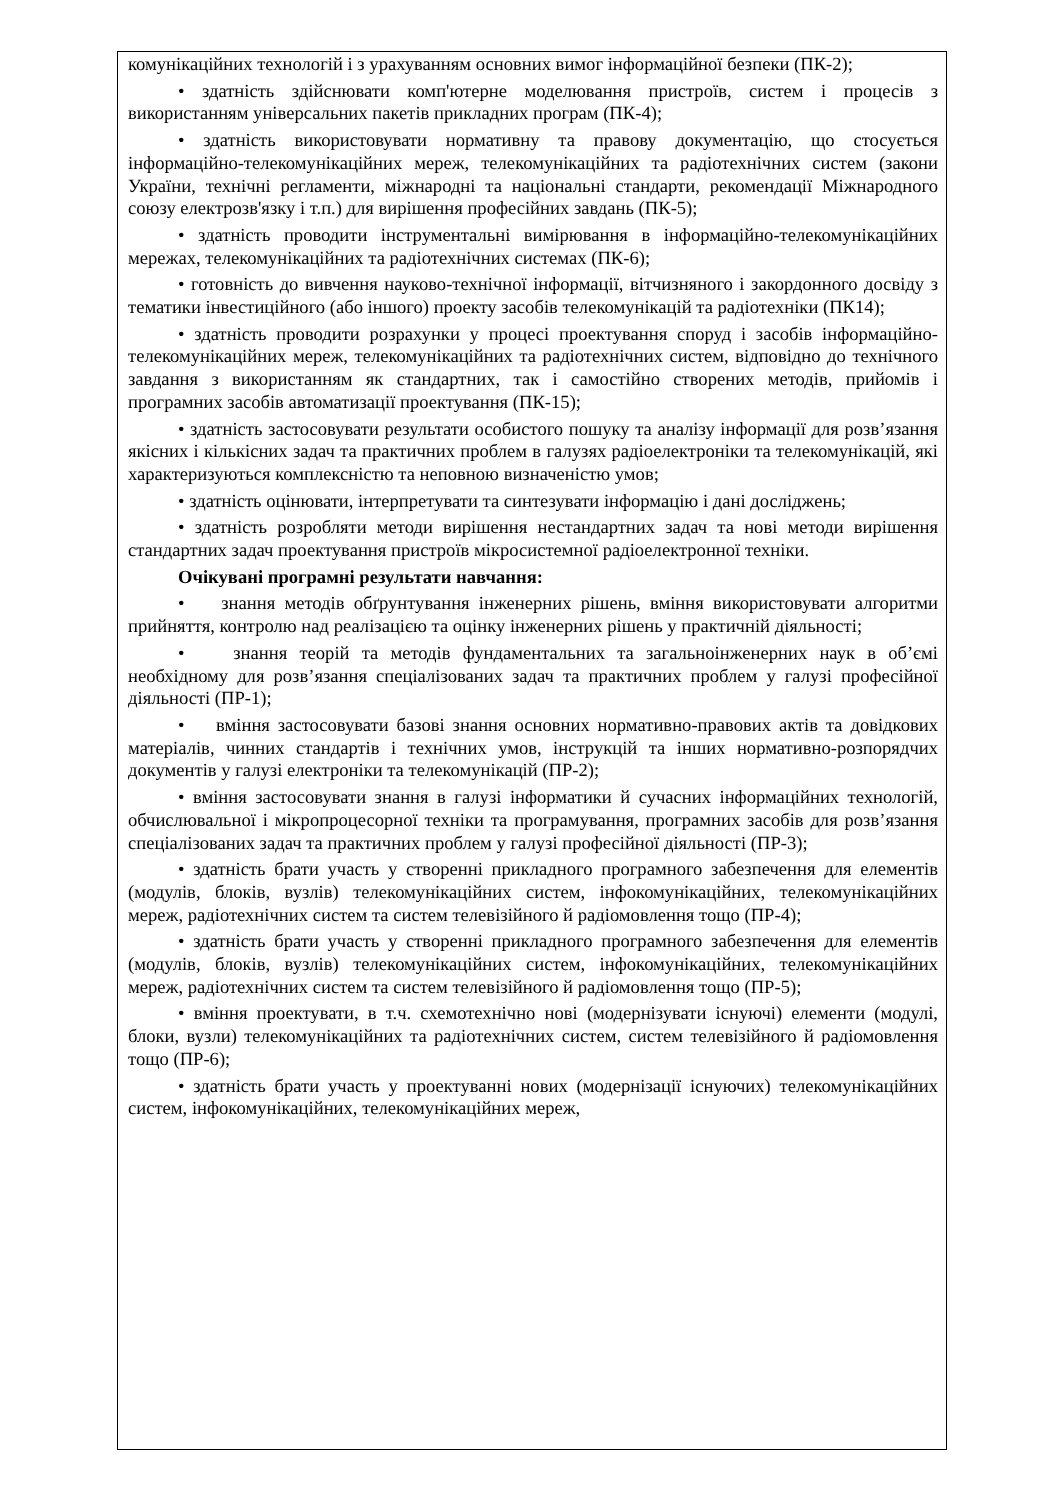комунікаційних технологій і з урахуванням основних вимог інформаційної безпеки (ПК-2);
• здатність здійснювати комп'ютерне моделювання пристроїв, систем і процесів з використанням універсальних пакетів прикладних програм (ПК-4);
• здатність використовувати нормативну та правову документацію, що стосується інформаційно-телекомунікаційних мереж, телекомунікаційних та радіотехнічних систем (закони України, технічні регламенти, міжнародні та національні стандарти, рекомендації Міжнародного союзу електрозв'язку і т.п.) для вирішення професійних завдань (ПК-5);
• здатність проводити інструментальні вимірювання в інформаційно-телекомунікаційних мережах, телекомунікаційних та радіотехнічних системах (ПК-6);
• готовність до вивчення науково-технічної інформації, вітчизняного і закордонного досвіду з тематики інвестиційного (або іншого) проекту засобів телекомунікацій та радіотехніки (ПК14);
• здатність проводити розрахунки у процесі проектування споруд і засобів інформаційно-телекомунікаційних мереж, телекомунікаційних та радіотехнічних систем, відповідно до технічного завдання з використанням як стандартних, так і самостійно створених методів, прийомів і програмних засобів автоматизації проектування (ПК-15);
• здатність застосовувати результати особистого пошуку та аналізу інформації для розв’язання якісних і кількісних задач та практичних проблем в галузях радіоелектроніки та телекомунікацій, які характеризуються комплексністю та неповною визначеністю умов;
• здатність оцінювати, інтерпретувати та синтезувати інформацію і дані досліджень;
• здатність розробляти методи вирішення нестандартних задач та нові методи вирішення стандартних задач проектування пристроїв мікросистемної радіоелектронної техніки.
Очікувані програмні результати навчання:
• знання методів обґрунтування інженерних рішень, вміння використовувати алгоритми прийняття, контролю над реалізацією та оцінку інженерних рішень у практичній діяльності;
• знання теорій та методів фундаментальних та загальноінженерних наук в об’ємі необхідному для розв’язання спеціалізованих задач та практичних проблем у галузі професійної діяльності (ПР-1);
• вміння застосовувати базові знання основних нормативно-правових актів та довідкових матеріалів, чинних стандартів і технічних умов, інструкцій та інших нормативно-розпорядчих документів у галузі електроніки та телекомунікацій (ПР-2);
• вміння застосовувати знання в галузі інформатики й сучасних інформаційних технологій, обчислювальної і мікропроцесорної техніки та програмування, програмних засобів для розв’язання спеціалізованих задач та практичних проблем у галузі професійної діяльності (ПР-3);
• здатність брати участь у створенні прикладного програмного забезпечення для елементів (модулів, блоків, вузлів) телекомунікаційних систем, інфокомунікаційних, телекомунікаційних мереж, радіотехнічних систем та систем телевізійного й радіомовлення тощо (ПР-4);
• здатність брати участь у створенні прикладного програмного забезпечення для елементів (модулів, блоків, вузлів) телекомунікаційних систем, інфокомунікаційних, телекомунікаційних мереж, радіотехнічних систем та систем телевізійного й радіомовлення тощо (ПР-5);
• вміння проектувати, в т.ч. схемотехнічно нові (модернізувати існуючі) елементи (модулі, блоки, вузли) телекомунікаційних та радіотехнічних систем, систем телевізійного й радіомовлення тощо (ПР-6);
• здатність брати участь у проектуванні нових (модернізації існуючих) телекомунікаційних систем, інфокомунікаційних, телекомунікаційних мереж,